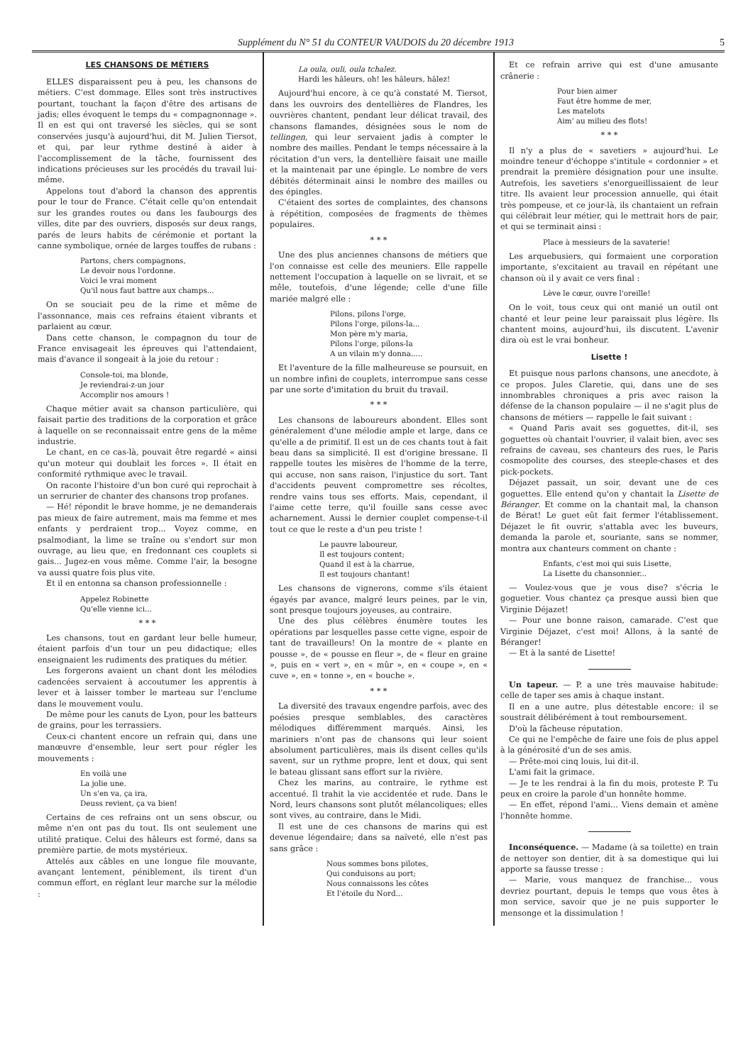Supplément du N° 51 du CONTEUR VAUDOIS du 20 décembre 1913 5
LES CHANSONS DE MÉTIERS
ELLES disparaissent peu à peu, les chansons de métiers. C'est dommage. Elles sont très instructives pourtant, touchant la façon d'être des artisans de jadis; elles évoquent le temps du « compagnonnage ». Il en est qui ont traversé les siècles, qui se sont conservées jusqu'à aujourd'hui, dit M. Julien Tiersot, et qui, par leur rythme destiné à aider à l'accomplissement de la tâche, fournissent des indications précieuses sur les procédés du travail lui-même.
Appelons tout d'abord la chanson des apprentis pour le tour de France. C'était celle qu'on entendait sur les grandes routes ou dans les faubourgs des villes, dite par des ouvriers, disposés sur deux rangs, parés de leurs habits de cérémonie et portant la canne symbolique, ornée de larges touffes de rubans :
Partons, chers compagnons,
Le devoir nous l'ordonne.
Voici le vrai moment
Qu'il nous faut battre aux champs...
On se souciait peu de la rime et même de l'assonnance, mais ces refrains étaient vibrants et parlaient au cœur.
Dans cette chanson, le compagnon du tour de France envisageait les épreuves qui l'attendaient, mais d'avance il songeait à la joie du retour :
Console-toi, ma blonde,
Je reviendrai-z-un jour
Accomplir nos amours !
Chaque métier avait sa chanson particulière, qui faisait partie des traditions de la corporation et grâce à laquelle on se reconnaissait entre gens de la même industrie.
Le chant, en ce cas-là, pouvait être regardé « ainsi qu'un moteur qui doublait les forces ». Il était en conformité rythmique avec le travail.
On raconte l'histoire d'un bon curé qui reprochait à un serrurier de chanter des chansons trop profanes.
— Hé! répondit le brave homme, je ne demanderais pas mieux de faire autrement, mais ma femme et mes enfants y perdraient trop... Voyez comme, en psalmodiant, la lime se traîne ou s'endort sur mon ouvrage, au lieu que, en fredonnant ces couplets si gais... Jugez-en vous même. Comme l'air, la besogne va aussi quatre fois plus vite.
Et il en entonna sa chanson professionnelle :
Appelez Robinette
Qu'elle vienne ici...
* * *
Les chansons, tout en gardant leur belle humeur, étaient parfois d'un tour un peu didactique; elles enseignaient les rudiments des pratiques du métier.
Les forgerons avaient un chant dont les mélodies cadencées servaient à accoutumer les apprentis à lever et à laisser tomber le marteau sur l'enclume dans le mouvement voulu.
De même pour les canuts de Lyon, pour les batteurs de grains, pour les terrassiers.
Ceux-ci chantent encore un refrain qui, dans une manœuvre d'ensemble, leur sert pour régler les mouvements :
En voilà une
La jolie une.
Un s'en va, ça ira,
Deuss revient, ça va bien!
Certains de ces refrains ont un sens obscur, ou même n'en ont pas du tout. Ils ont seulement une utilité pratique. Celui des hâleurs est formé, dans sa première partie, de mots mystérieux.
Attelés aux câbles en une longue file mouvante, avançant lentement, péniblement, ils tirent d'un commun effort, en réglant leur marche sur la mélodie :
La oula, ouli, oula tchalez.
Hardi les hâleurs, oh! les hâleurs, hâlez!
Aujourd'hui encore, à ce qu'à constaté M. Tiersot, dans les ouvroirs des dentellières de Flandres, les ouvrières chantent, pendant leur délicat travail, des chansons flamandes, désignées sous le nom de tellingen, qui leur servaient jadis à compter le nombre des mailles. Pendant le temps nécessaire à la récitation d'un vers, la dentellière faisait une maille et la maintenait par une épingle. Le nombre de vers débités déterminait ainsi le nombre des mailles ou des épingles.
C'étaient des sortes de complaintes, des chansons à répétition, composées de fragments de thèmes populaires.
* * *
Une des plus anciennes chansons de métiers que l'on connaisse est celle des meuniers. Elle rappelle nettement l'occupation à laquelle on se livrait, et se mêle, toutefois, d'une légende; celle d'une fille mariée malgré elle :
Pilons, pilons l'orge,
Pilons l'orge, pilons-la...
Mon père m'y maria,
Pilons l'orge, pilons-la
A un vilain m'y donna.....
Et l'aventure de la fille malheureuse se poursuit, en un nombre infini de couplets, interrompue sans cesse par une sorte d'imitation du bruit du travail.
* * *
Les chansons de laboureurs abondent. Elles sont généralement d'une mélodie ample et large, dans ce qu'elle a de primitif. Il est un de ces chants tout à fait beau dans sa simplicité. Il est d'origine bressane. Il rappelle toutes les misères de l'homme de la terre, qui accuse, non sans raison, l'injustice du sort. Tant d'accidents peuvent compromettre ses récoltes, rendre vains tous ses efforts. Mais, cependant, il l'aime cette terre, qu'il fouille sans cesse avec acharnement. Aussi le dernier couplet compense-t-il tout ce que le reste a d'un peu triste !
Le pauvre laboureur,
Il est toujours content;
Quand il est à la charrue,
Il est toujours chantant!
Les chansons de vignerons, comme s'ils étaient égayés par avance, malgré leurs peines, par le vin, sont presque toujours joyeuses, au contraire.
Une des plus célèbres énumère toutes les opérations par lesquelles passe cette vigne, espoir de tant de travailleurs! On la montre de « plante en pousse », de « pousse en fleur », de « fleur en graine », puis en « vert », en « mûr », en « coupe », en « cuve », en « tonne », en « bouche ».
* * *
La diversité des travaux engendre parfois, avec des poésies presque semblables, des caractères mélodiques différemment marqués. Ainsi, les mariniers n'ont pas de chansons qui leur soient absolument particulières, mais ils disent celles qu'ils savent, sur un rythme propre, lent et doux, qui sent le bateau glissant sans effort sur la rivière.
Chez les marins, au contraire, le rythme est accentué. Il trahit la vie accidentée et rude. Dans le Nord, leurs chansons sont plutôt mélancoliques; elles sont vives, au contraire, dans le Midi.
Il est une de ces chansons de marins qui est devenue légendaire; dans sa naïveté, elle n'est pas sans grâce :
Nous sommes bons pilotes,
Qui conduisons au port;
Nous connaissons les côtes
Et l'étoile du Nord...
Et ce refrain arrive qui est d'une amusante crânerie :
Pour bien aimer
Faut être homme de mer,
Les matelots
Aim' au milieu des flots!
* * *
Il n'y a plus de « savetiers » aujourd'hui. Le moindre teneur d'échoppe s'intitule « cordonnier » et prendrait la première désignation pour une insulte. Autrefois, les savetiers s'enorgueillissaient de leur titre. Ils avaient leur procession annuelle, qui était très pompeuse, et ce jour-là, ils chantaient un refrain qui célébrait leur métier, qui le mettrait hors de pair, et qui se terminait ainsi :
Place à messieurs de la savaterie!
Les arquebusiers, qui formaient une corporation importante, s'excitaient au travail en répétant une chanson où il y avait ce vers final :
Lève le cœur, ouvre l'oreille!
On le voit, tous ceux qui ont manié un outil ont chanté et leur peine leur paraissait plus légère. Ils chantent moins, aujourd'hui, ils discutent. L'avenir dira où est le vrai bonheur.
Lisette !
Et puisque nous parlons chansons, une anecdote, à ce propos. Jules Claretie, qui, dans une de ses innombrables chroniques a pris avec raison la défense de la chanson populaire — il ne s'agit plus de chansons de métiers — rappelle le fait suivant :
« Quand Paris avait ses goguettes, dit-il, ses goguettes où chantait l'ouvrier, il valait bien, avec ses refrains de caveau, ses chanteurs des rues, le Paris cosmopolite des courses, des steeple-chases et des pick-pockets.
Déjazet passait, un soir, devant une de ces goguettes. Elle entend qu'on y chantait la Lisette de Béranger. Et comme on la chantait mal, la chanson de Bérat! Le guet eût fait fermer l'établissement. Déjazet le fit ouvrir, s'attabla avec les buveurs, demanda la parole et, souriante, sans se nommer, montra aux chanteurs comment on chante :
Enfants, c'est moi qui suis Lisette,
La Lisette du chansonnier...
— Voulez-vous que je vous dise? s'écria le goguetier. Vous chantez ça presque aussi bien que Virginie Déjazet!
— Pour une bonne raison, camarade. C'est que Virginie Déjazet, c'est moi! Allons, à la santé de Béranger!
— Et à la santé de Lisette!
Un tapeur. — P. a une très mauvaise habitude: celle de taper ses amis à chaque instant.
Il en a une autre, plus détestable encore: il se soustrait délibérément à tout remboursement.
D'où la fâcheuse réputation.
Ce qui ne l'empêche de faire une fois de plus appel à la générosité d'un de ses amis.
— Prête-moi cinq louis, lui dit-il.
L'ami fait la grimace.
— Je te les rendrai à la fin du mois, proteste P. Tu peux en croire la parole d'un honnête homme.
— En effet, répond l'ami... Viens demain et amène l'honnête homme.
Inconséquence. — Madame (à sa toilette) en train de nettoyer son dentier, dit à sa domestique qui lui apporte sa fausse tresse :
— Marie, vous manquez de franchise... vous devriez pourtant, depuis le temps que vous êtes à mon service, savoir que je ne puis supporter le mensonge et la dissimulation !